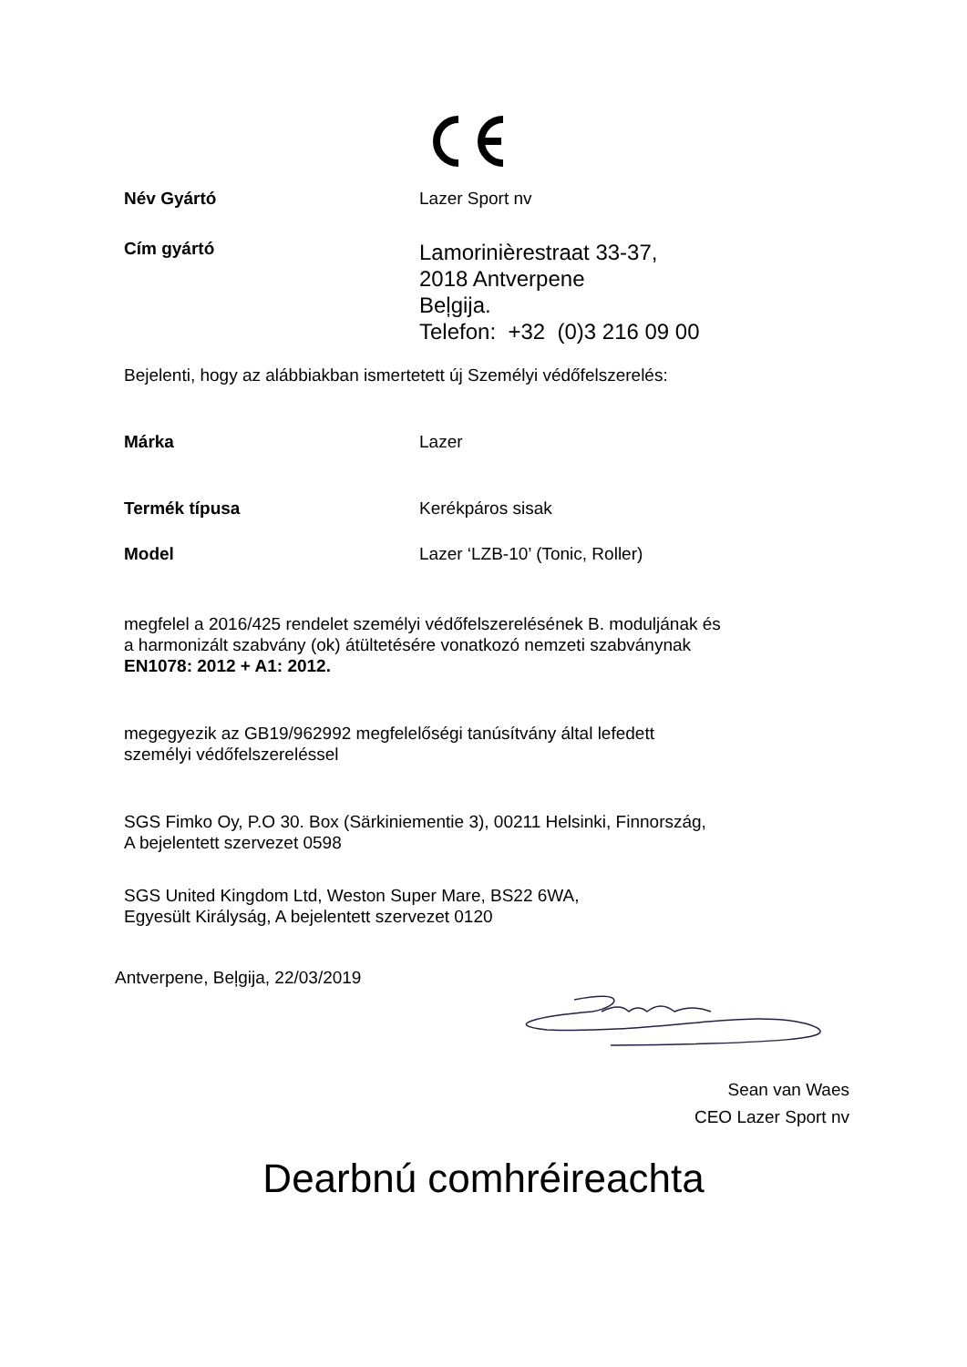Név Gyártó Lazer Sport nv
Cím gyártó
Lamorinièrestraat 33-37,
2018 Antverpene
Beļgija.
Telefon: +32 (0)3 216 09 00
Bejelenti, hogy az alábbiakban ismertetett új Személyi védőfelszerelés:
Márka Lazer
Termék típusa Kerékpáros sisak
Model Lazer ‘LZB-10’ (Tonic, Roller)
megfelel a 2016/425 rendelet személyi védőfelszerelésének B. moduljának és
a harmonizált szabvány (ok) átültetésére vonatkozó nemzeti szabványnak
EN1078: 2012 + A1: 2012.
megegyezik az GB19/962992 megfelelőségi tanúsítvány által lefedett
személyi védőfelszereléssel
SGS Fimko Oy, P.O 30. Box (Särkiniementie 3), 00211 Helsinki, Finnország,
A bejelentett szervezet 0598
SGS United Kingdom Ltd, Weston Super Mare, BS22 6WA,
Egyesült Királyság, A bejelentett szervezet 0120
Antverpene, Beļgija, 22/03/2019
Sean van Waes
CEO Lazer Sport nv
Dearbnú comhréireachta